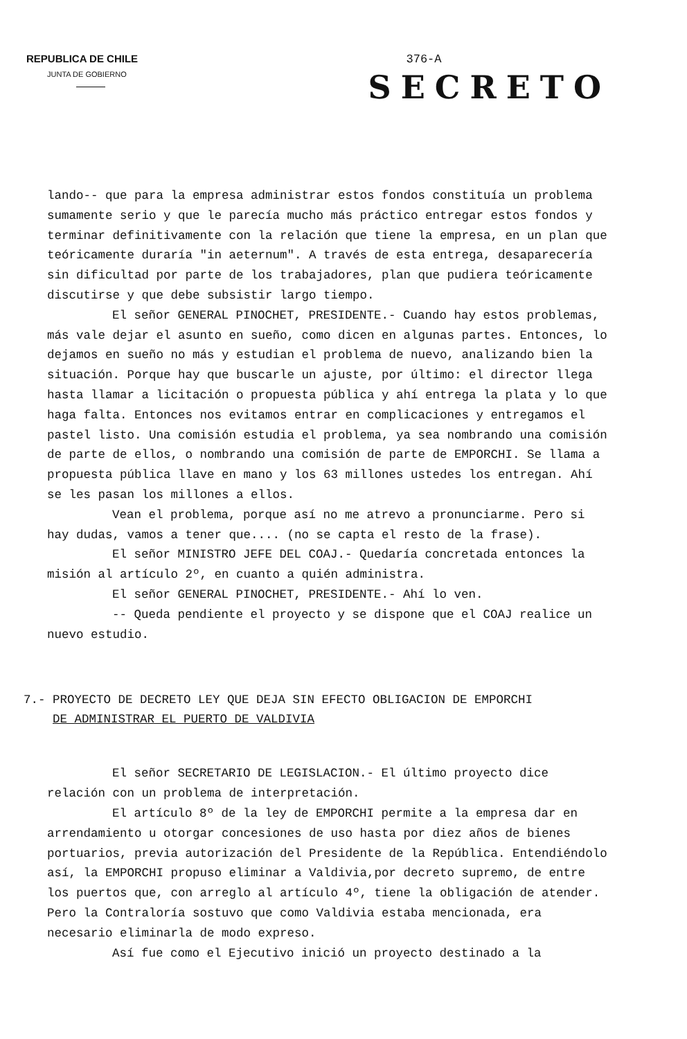REPUBLICA DE CHILE
JUNTA DE GOBIERNO
376-A
SECRETO
lando-- que para la empresa administrar estos fondos constituía un problema sumamente serio y que le parecía mucho más práctico entregar estos fondos y terminar definitivamente con la relación que tiene la empresa, en un plan que teóricamente duraría "in aeternum". A través de esta entrega, desaparecería sin dificultad por parte de los trabajadores, plan que pudiera teóricamente discutirse y que debe subsistir largo tiempo.
El señor GENERAL PINOCHET, PRESIDENTE.- Cuando hay estos problemas, más vale dejar el asunto en sueño, como dicen en algunas partes. Entonces, lo dejamos en sueño no más y estudian el problema de nuevo, analizando bien la situación. Porque hay que buscarle un ajuste, por último: el director llega hasta llamar a licitación o propuesta pública y ahí entrega la plata y lo que haga falta. Entonces nos evitamos entrar en complicaciones y entregamos el pastel listo. Una comisión estudia el problema, ya sea nombrando una comisión de parte de ellos, o nombrando una comisión de parte de EMPORCHI. Se llama a propuesta pública llave en mano y los 63 millones ustedes los entregan. Ahí se les pasan los millones a ellos.
Vean el problema, porque así no me atrevo a pronunciarme. Pero si hay dudas, vamos a tener que.... (no se capta el resto de la frase).
El señor MINISTRO JEFE DEL COAJ.- Quedaría concretada entonces la misión al artículo 2º, en cuanto a quién administra.
El señor GENERAL PINOCHET, PRESIDENTE.- Ahí lo ven.
-- Queda pendiente el proyecto y se dispone que el COAJ realice un nuevo estudio.
7.- PROYECTO DE DECRETO LEY QUE DEJA SIN EFECTO OBLIGACION DE EMPORCHI
DE ADMINISTRAR EL PUERTO DE VALDIVIA
El señor SECRETARIO DE LEGISLACION.- El último proyecto dice relación con un problema de interpretación.
El artículo 8º de la ley de EMPORCHI permite a la empresa dar en arrendamiento u otorgar concesiones de uso hasta por diez años de bienes portuarios, previa autorización del Presidente de la República. Entendiéndolo así, la EMPORCHI propuso eliminar a Valdivia,por decreto supremo, de entre los puertos que, con arreglo al artículo 4º, tiene la obligación de atender. Pero la Contraloría sostuvo que como Valdivia estaba mencionada, era necesario eliminarla de modo expreso.
Así fue como el Ejecutivo inició un proyecto destinado a la